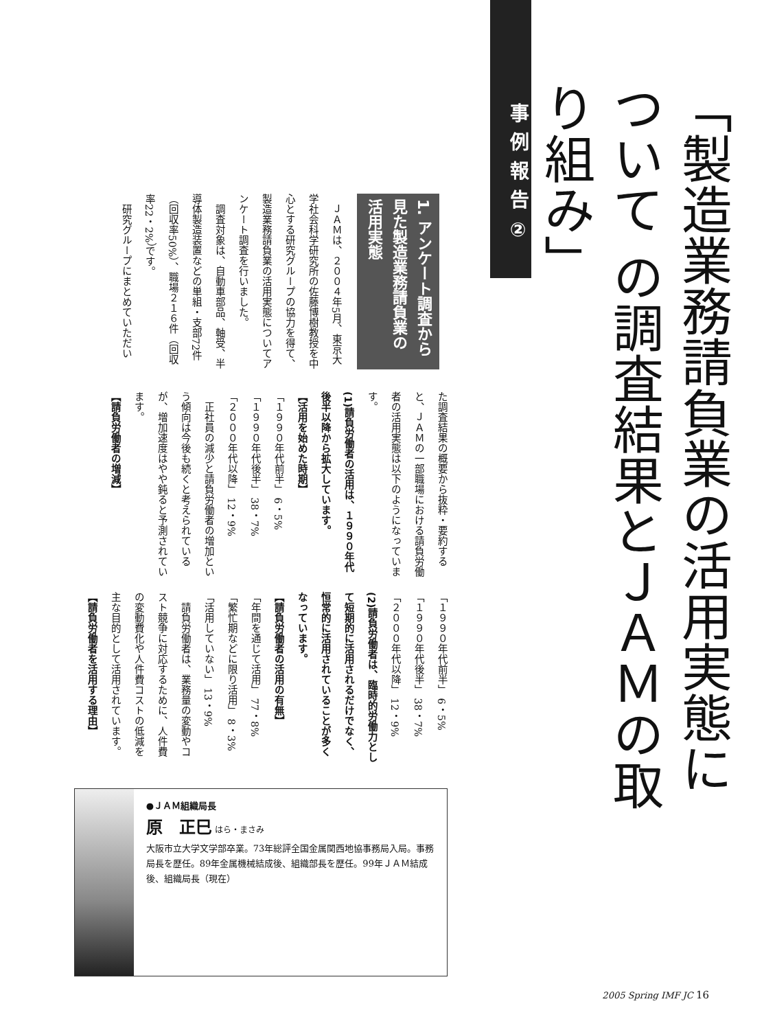事例報告②
「製造業務請負業の活用実態について の調査結果とＪＡＭの取り組み」
1. アンケート調査から見た製造業務請負業の活用実態
　ＪＡＭは、２００４年5月、東京大学社会科学研究所の佐藤博樹教授を中心とする研究グループの協力を得て、製造業務請負業の活用実態についてアンケート調査を行いました。
　調査対象は、自動車部品、軸受、半導体製造装置などの単組・支部72件（回収率50%）、職場２１６件（回収率22・2%）です。
　研究グループにまとめていただい
た調査結果の概要から抜粋・要約すると、ＪＡＭの一部職場における請負労働者の活用実態は以下のようになっています。
(1)請負労働者の活用は、１９９０年代後半以降から拡大しています。
【活用を始めた時期】
「１９９０年代前半」 6・5%
「１９９０年代後半」 38・7%
「２０００年代以降」 12・9%
　正社員の減少と請負労働者の増加という傾向は今後も続くと考えられているが、増加速度はやや鈍ると予測されています。
【請負労働者の増減】
「１９９０年代前半」 6・5%
「１９９０年代後半」 38・7%
「２０００年代以降」 12・9%
(2)請負労働者は、臨時的労働力として短期的に活用されるだけでなく、恒常的に活用されていることが多くなっています。
【請負労働者の活用の有無】
「年間を通じて活用」 77・8%
「繁忙期などに限り活用」 8・3%
「活用していない」 13・9%
　請負労働者は、業務量の変動やコスト競争に対応するために、人件費の変動費化や人件費コストの低減を主な目的として活用されています。
【請負労働者を活用する理由】
●ＪＡＭ組織局長
原　正巳 はら・まさみ
大阪市立大学文学部卒業。73年総評全国金属関西地協事務局入局。事務局長を歴任。89年金属機械結成後、組織部長を歴任。99年ＪＡＭ結成後、組織局長（現在）
2005 Spring IMF JC 16